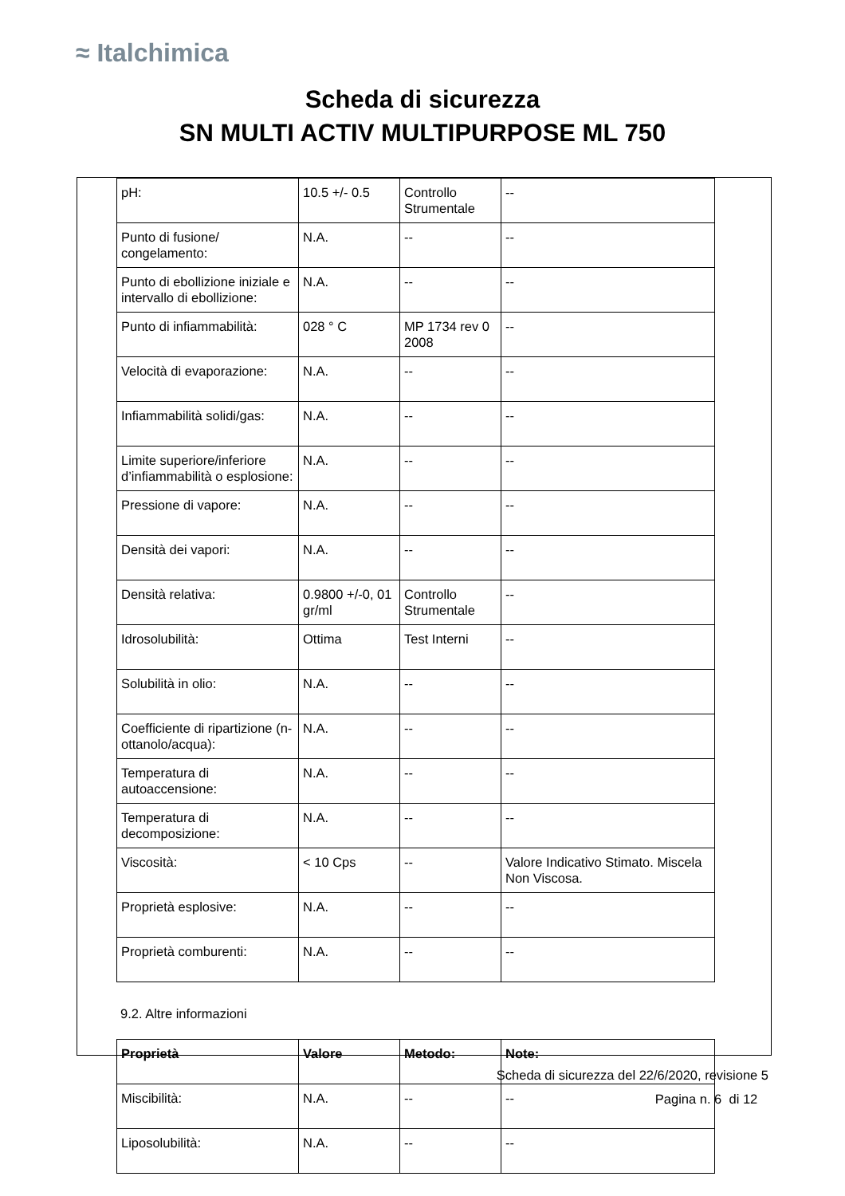≈ Italchimica
Scheda di sicurezza
SN MULTI ACTIV MULTIPURPOSE ML 750
| pH: | 10.5 +/- 0.5 | Controllo Strumentale | -- |
| Punto di fusione/ congelamento: | N.A. | -- | -- |
| Punto di ebollizione iniziale e intervallo di ebollizione: | N.A. | -- | -- |
| Punto di infiammabilità: | 028 ° C | MP 1734 rev 0 2008 | -- |
| Velocità di evaporazione: | N.A. | -- | -- |
| Infiammabilità solidi/gas: | N.A. | -- | -- |
| Limite superiore/inferiore d’infiammabilità o esplosione: | N.A. | -- | -- |
| Pressione di vapore: | N.A. | -- | -- |
| Densità dei vapori: | N.A. | -- | -- |
| Densità relativa: | 0.9800 +/-0, 01 gr/ml | Controllo Strumentale | -- |
| Idrosolubilità: | Ottima | Test Interni | -- |
| Solubilità in olio: | N.A. | -- | -- |
| Coefficiente di ripartizione (n-ottanolo/acqua): | N.A. | -- | -- |
| Temperatura di autoaccensione: | N.A. | -- | -- |
| Temperatura di decomposizione: | N.A. | -- | -- |
| Viscosità: | < 10 Cps | -- | Valore Indicativo Stimato. Miscela Non Viscosa. |
| Proprietà esplosive: | N.A. | -- | -- |
| Proprietà comburenti: | N.A. | -- | -- |
9.2. Altre informazioni
| Proprietà | Valore | Metodo: | Note: |
| --- | --- | --- | --- |
| Miscibilità: | N.A. | -- | -- |
| Liposolubilità: | N.A. | -- | -- |
Scheda di sicurezza del 22/6/2020, revisione 5
Pagina n. 6 di 12